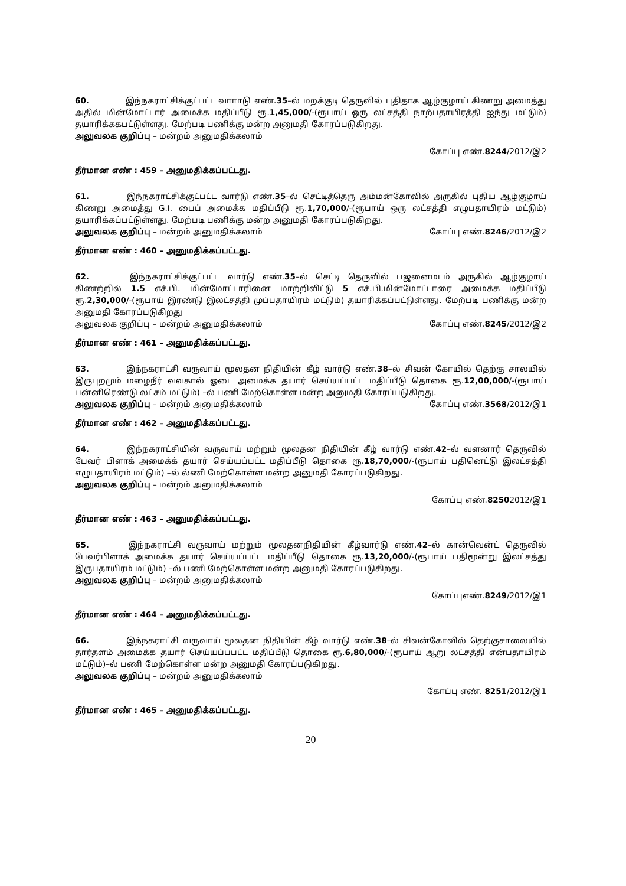60. இந்நகராட்சிக்குட்பட்ட வாாாடு எண்.35–ல் மறக்குடி தெருவில் புதிதாக ஆழ்குழாய் கிணறு அமைத்து அதில் மின்மோட்டார் அமைக்க மதிப்பீடு ரூ.1,45,000/-(ரூபாய் ஒரு லட்சத்தி நாற்பதாயிரத்தி ஐந்து மட்டும்) தயாரிக்ககபட்டுள்ளது. மேற்படி பணிக்கு மன்ற அனுமதி கோரப்படுகிறது.
அலுவலக குறிப்பு – மன்றம் அனுமதிக்கலாம்
கோப்பு எண்.8244/2012/இ2
தீர்மான எண் : 459 – அனுமதிக்கப்பட்டது.
61. இந்நகராட்சிக்குட்பட்ட வார்டு எண்.35–ல் செட்டித்தெரு அம்மன்கோவில் அருகில் புதிய ஆழ்குழாய் கிணறு அமைத்து G.I. பைப் அமைக்க மதிப்பீடு ரூ.1,70,000/-(ரூபாய் ஒரு லட்சத்தி எழுபதாயிரம் மட்டும்) தயாரிக்கப்பட்டுள்ளது. மேற்படி பணிக்கு மன்ற அனுமதி கோரப்படுகிறது.
அலுவலக குறிப்பு – மன்றம் அனுமதிக்கலாம் கோப்பு எண்.8246/2012/இ2
தீர்மான எண் : 460 – அனுமதிக்கப்பட்டது.
62. இந்நகராட்சிக்குட்பட்ட வார்டு எண்.35–ல் செட்டி தெருவில் பஜனைமடம் அருகில் ஆழ்குழாய் கிணற்றில் 1.5 எச்.பி. மின்மோட்டாரினை மாற்றிவிட்டு 5 எச்.பி.மின்மோட்டாரை அமைக்க மதிப்பீடு ரூ.2,30,000/-(ரூபாய் இரண்டு இலட்சத்தி முப்பதாயிரம் மட்டும்) தயாரிக்கப்பட்டுள்ளது. மேற்படி பணிக்கு மன்ற அனுமதி கோரப்படுகிறது
அலுவலக குறிப்பு – மன்றம் அனுமதிக்கலாம் கோப்பு எண்.8245/2012/இ2
தீர்மான எண் : 461 – அனுமதிக்கப்பட்டது.
63. இந்நகராட்சி வருவாய் மூலதன நிதியின் கீழ் வார்டு எண்.38–ல் சிவன் கோயில் தெற்கு சாலயில் இருபுறமும் மழைநீர் வவகால் ஓடை அமைக்க தயார் செய்யப்பட்ட மதிப்பீடு தொகை ரூ.12,00,000/-(ரூபாய் பன்னிரெண்டு லட்சம் மட்டும்) –ல் பணி மேற்கொள்ள மன்ற அனுமதி கோரப்படுகிறது.
அலுவலக குறிப்பு – மன்றம் அனுமதிக்கலாம் கோப்பு எண்.3568/2012/இ1
தீர்மான எண் : 462 – அனுமதிக்கப்பட்டது.
64. இந்நகராட்சியின் வருவாய் மற்றும் மூலதன நிதியின் கீழ் வார்டு எண்.42–ல் வளனார் தெருவில் பேவர் பிளாக் அமைக்க் தயார் செய்யப்பட்ட மதிப்பீடு தொகை ரூ.18,70,000/-(ரூபாய் பதினெட்டு இலட்சத்தி எழுபதாயிரம் மட்டும்) –ல் ல்ணி மேற்கொள்ள மன்ற அனுமதி கோரப்படுகிறது.
அலுவலக குறிப்பு – மன்றம் அனுமதிக்கலாம்
கோப்பு எண்.82502012/இ1
தீர்மான எண் : 463 – அனுமதிக்கப்பட்டது.
65. இந்நகராட்சி வருவாய் மற்றும் மூலதனநிதியின் கீழ்வார்டு எண்.42–ல் கான்வென்ட் தெருவில் பேவர்பிளாக் அமைக்க தயார் செய்யப்பட்ட மதிப்பீடு தொகை ரூ.13,20,000/-(ரூபாய் பதிமூன்று இலட்சத்து இருபதாயிரம் மட்டும்) –ல் பணி மேற்கொள்ள மன்ற அனுமதி கோரப்படுகிறது.
அலுவலக குறிப்பு – மன்றம் அனுமதிக்கலாம்
கோப்புஎண்.8249/2012/இ1
தீர்மான எண் : 464 – அனுமதிக்கப்பட்டது.
66. இந்நகராட்சி வருவாய் மூலதன நிதியின் கீழ் வார்டு எண்.38–ல் சிவன்கோவில் தெற்குசாலையில் தார்தளம் அமைக்க தயார் செய்யப்பபட்ட மதிப்பீடு தொகை ரூ.6,80,000/-(ரூபாய் ஆறு லட்சத்தி என்பதாயிரம் மட்டும்)–ல் பணி மேற்கொள்ள மன்ற அனுமதி கோரப்படுகிறது.
அலுவலக குறிப்பு – மன்றம் அனுமதிக்கலாம்
கோப்பு எண். 8251/2012/இ1
தீர்மான எண் : 465 – அனுமதிக்கப்பட்டது.
20